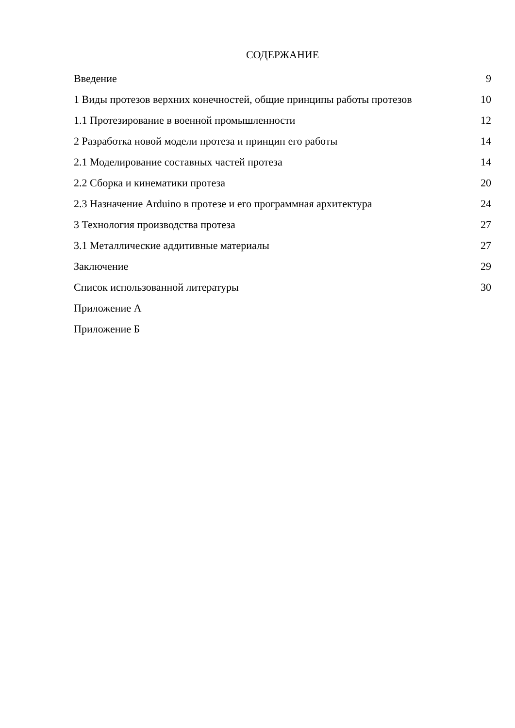СОДЕРЖАНИЕ
| Введение | 9 |
| 1 Виды протезов верхних конечностей, общие принципы работы протезов | 10 |
| 1.1 Протезирование в военной промышленности | 12 |
| 2 Разработка новой модели протеза и принцип его работы | 14 |
| 2.1 Моделирование составных частей протеза | 14 |
| 2.2 Сборка и кинематики протеза | 20 |
| 2.3 Назначение Arduino в протезе и его программная архитектура | 24 |
| 3 Технология производства протеза | 27 |
| 3.1 Металлические аддитивные материалы | 27 |
| Заключение | 29 |
| Список использованной литературы | 30 |
| Приложение А | |
| Приложение Б | |